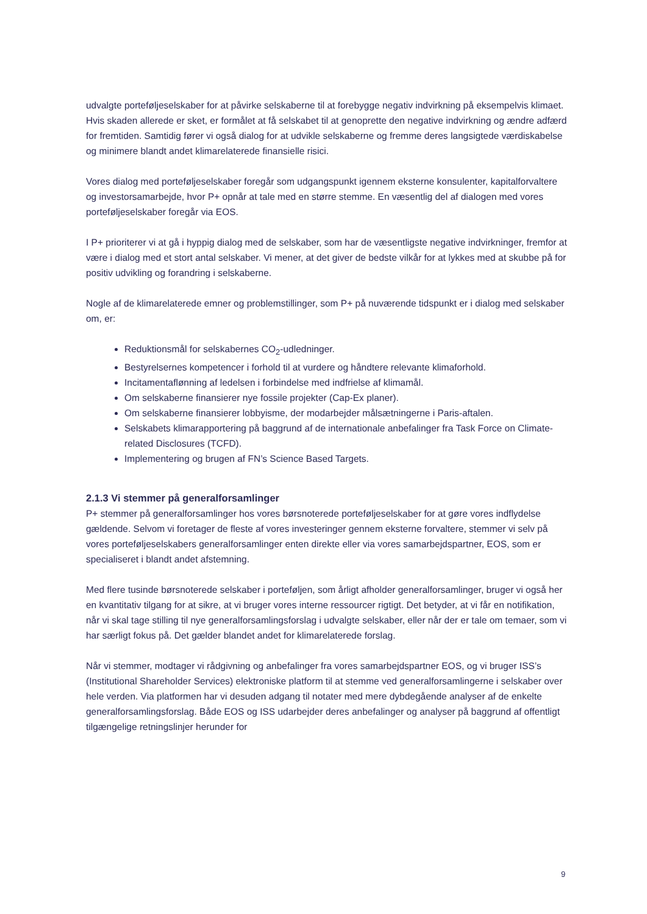udvalgte porteføljeselskaber for at påvirke selskaberne til at forebygge negativ indvirkning på eksempelvis klimaet. Hvis skaden allerede er sket, er formålet at få selskabet til at genoprette den negative indvirkning og ændre adfærd for fremtiden. Samtidig fører vi også dialog for at udvikle selskaberne og fremme deres langsigtede værdiskabelse og minimere blandt andet klimarelaterede finansielle risici.
Vores dialog med porteføljeselskaber foregår som udgangspunkt igennem eksterne konsulenter, kapitalforvaltere og investorsamarbejde, hvor P+ opnår at tale med en større stemme. En væsentlig del af dialogen med vores porteføljeselskaber foregår via EOS.
I P+ prioriterer vi at gå i hyppig dialog med de selskaber, som har de væsentligste negative indvirkninger, fremfor at være i dialog med et stort antal selskaber. Vi mener, at det giver de bedste vilkår for at lykkes med at skubbe på for positiv udvikling og forandring i selskaberne.
Nogle af de klimarelaterede emner og problemstillinger, som P+ på nuværende tidspunkt er i dialog med selskaber om, er:
Reduktionsmål for selskabernes CO<sub>2</sub>-udledninger.
Bestyrelsernes kompetencer i forhold til at vurdere og håndtere relevante klimaforhold.
Incitamentaflønning af ledelsen i forbindelse med indfrielse af klimamål.
Om selskaberne finansierer nye fossile projekter (Cap-Ex planer).
Om selskaberne finansierer lobbyisme, der modarbejder målsætningerne i Paris-aftalen.
Selskabets klimarapportering på baggrund af de internationale anbefalinger fra Task Force on Climate-related Disclosures (TCFD).
Implementering og brugen af FN’s Science Based Targets.
2.1.3 Vi stemmer på generalforsamlinger
P+ stemmer på generalforsamlinger hos vores børsnoterede porteføljeselskaber for at gøre vores indflydelse gældende. Selvom vi foretager de fleste af vores investeringer gennem eksterne forvaltere, stemmer vi selv på vores porteføljeselskabers generalforsamlinger enten direkte eller via vores samarbejdspartner, EOS, som er specialiseret i blandt andet afstemning.
Med flere tusinde børsnoterede selskaber i porteføljen, som årligt afholder generalforsamlinger, bruger vi også her en kvantitativ tilgang for at sikre, at vi bruger vores interne ressourcer rigtigt. Det betyder, at vi får en notifikation, når vi skal tage stilling til nye generalforsamlingsforslag i udvalgte selskaber, eller når der er tale om temaer, som vi har særligt fokus på. Det gælder blandet andet for klimarelaterede forslag.
Når vi stemmer, modtager vi rådgivning og anbefalinger fra vores samarbejdspartner EOS, og vi bruger ISS’s (Institutional Shareholder Services) elektroniske platform til at stemme ved generalforsamlingerne i selskaber over hele verden. Via platformen har vi desuden adgang til notater med mere dybdegående analyser af de enkelte generalforsamlingsforslag. Både EOS og ISS udarbejder deres anbefalinger og analyser på baggrund af offentligt tilgængelige retningslinjer herunder for
9